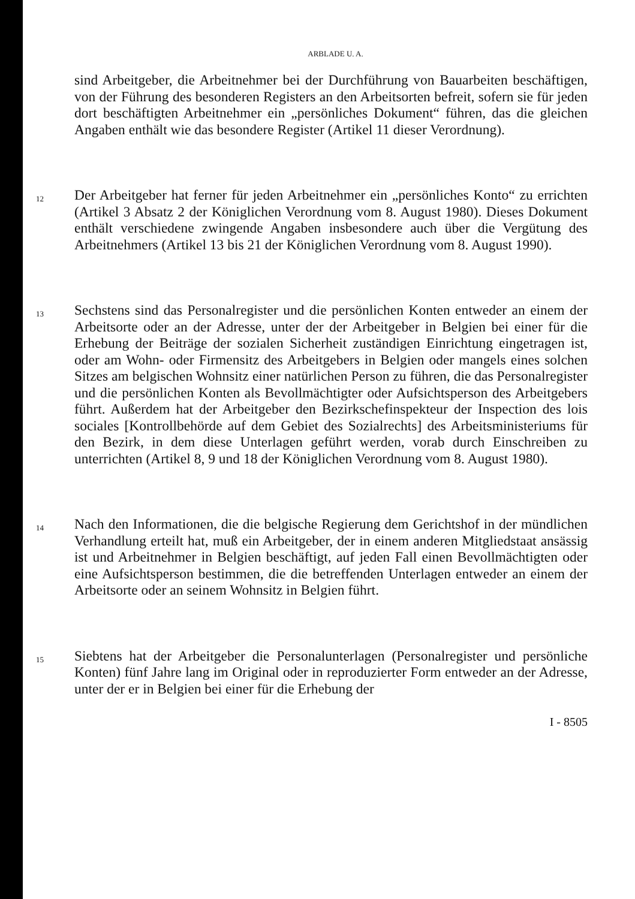ARBLADE U. A.
sind Arbeitgeber, die Arbeitnehmer bei der Durchführung von Bauarbeiten beschäftigen, von der Führung des besonderen Registers an den Arbeitsorten befreit, sofern sie für jeden dort beschäftigten Arbeitnehmer ein „persönliches Dokument“ führen, das die gleichen Angaben enthält wie das besondere Register (Artikel 11 dieser Verordnung).
12
Der Arbeitgeber hat ferner für jeden Arbeitnehmer ein „persönliches Konto“ zu errichten (Artikel 3 Absatz 2 der Königlichen Verordnung vom 8. August 1980). Dieses Dokument enthält verschiedene zwingende Angaben insbesondere auch über die Vergütung des Arbeitnehmers (Artikel 13 bis 21 der Königlichen Verordnung vom 8. August 1990).
13
Sechstens sind das Personalregister und die persönlichen Konten entweder an einem der Arbeitsorte oder an der Adresse, unter der der Arbeitgeber in Belgien bei einer für die Erhebung der Beiträge der sozialen Sicherheit zuständigen Einrichtung eingetragen ist, oder am Wohn- oder Firmensitz des Arbeitgebers in Belgien oder mangels eines solchen Sitzes am belgischen Wohnsitz einer natürlichen Person zu führen, die das Personalregister und die persönlichen Konten als Bevollmächtigter oder Aufsichtsperson des Arbeitgebers führt. Außerdem hat der Arbeitgeber den Bezirkschefinspekteur der Inspection des lois sociales [Kontrollbehörde auf dem Gebiet des Sozialrechts] des Arbeitsministeriums für den Bezirk, in dem diese Unterlagen geführt werden, vorab durch Einschreiben zu unterrichten (Artikel 8, 9 und 18 der Königlichen Verordnung vom 8. August 1980).
14
Nach den Informationen, die die belgische Regierung dem Gerichtshof in der mündlichen Verhandlung erteilt hat, muß ein Arbeitgeber, der in einem anderen Mitgliedstaat ansässig ist und Arbeitnehmer in Belgien beschäftigt, auf jeden Fall einen Bevollmächtigten oder eine Aufsichtsperson bestimmen, die die betreffenden Unterlagen entweder an einem der Arbeitsorte oder an seinem Wohnsitz in Belgien führt.
15
Siebtens hat der Arbeitgeber die Personalunterlagen (Personalregister und persönliche Konten) fünf Jahre lang im Original oder in reproduzierter Form entweder an der Adresse, unter der er in Belgien bei einer für die Erhebung der
I - 8505